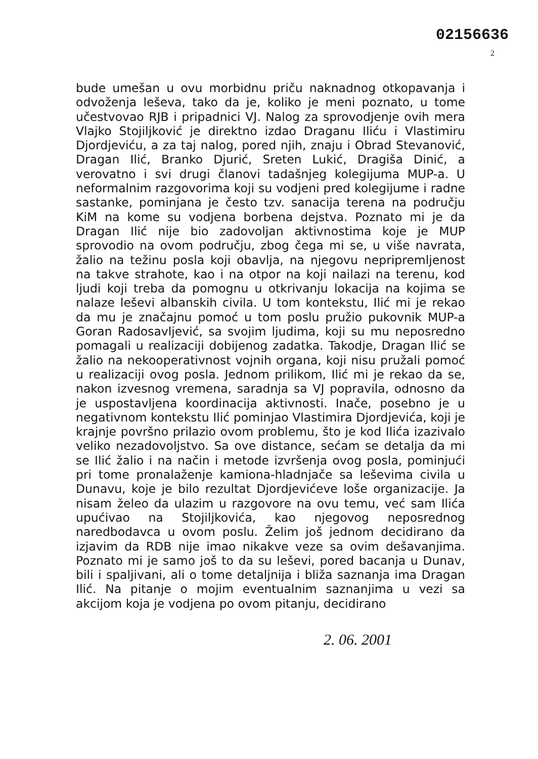02156636
2
bude umešan u ovu morbidnu priču naknadnog otkopavanja i odvoženja leševa, tako da je, koliko je meni poznato, u tome učestvovao RJB i pripadnici VJ. Nalog za sprovodjenje ovih mera Vlajko Stojiljković je direktno izdao Draganu Iliću i Vlastimiru Djordjeviću, a za taj nalog, pored njih, znaju i Obrad Stevanović, Dragan Ilić, Branko Djurić, Sreten Lukić, Dragiša Dinić, a verovatno i svi drugi članovi tadašnjeg kolegijuma MUP-a. U neformalnim razgovorima koji su vodjeni pred kolegijume i radne sastanke, pominjana je često tzv. sanacija terena na području KiM na kome su vodjena borbena dejstva. Poznato mi je da Dragan Ilić nije bio zadovoljan aktivnostima koje je MUP sprovodio na ovom području, zbog čega mi se, u više navrata, žalio na težinu posla koji obavlja, na njegovu nepripremljenost na takve strahote, kao i na otpor na koji nailazi na terenu, kod ljudi koji treba da pomognu u otkrivanju lokacija na kojima se nalaze leševi albanskih civila. U tom kontekstu, Ilić mi je rekao da mu je značajnu pomoć u tom poslu pružio pukovnik MUP-a Goran Radosavljević, sa svojim ljudima, koji su mu neposredno pomagali u realizaciji dobijenog zadatka. Takodje, Dragan Ilić se žalio na nekooperativnost vojnih organa, koji nisu pružali pomoć u realizaciji ovog posla. Jednom prilikom, Ilić mi je rekao da se, nakon izvesnog vremena, saradnja sa VJ popravila, odnosno da je uspostavljena koordinacija aktivnosti. Inače, posebno je u negativnom kontekstu Ilić pominjao Vlastimira Djordjevića, koji je krajnje površno prilazio ovom problemu, što je kod Ilića izazivalo veliko nezadovoljstvo. Sa ove distance, sećam se detalja da mi se Ilić žalio i na način i metode izvršenja ovog posla, pominjući pri tome pronalaženje kamiona-hladnjače sa leševima civila u Dunavu, koje je bilo rezultat Djordjevićeve loše organizacije. Ja nisam želeo da ulazim u razgovore na ovu temu, već sam Ilića upućivao na Stojiljkovića, kao njegovog neposrednog naredbodavca u ovom poslu. Želim još jednom decidirano da izjavim da RDB nije imao nikakve veze sa ovim dešavanjima. Poznato mi je samo još to da su leševi, pored bacanja u Dunav, bili i spaljivani, ali o tome detaljnija i bliža saznanja ima Dragan Ilić. Na pitanje o mojim eventualnim saznanjima u vezi sa akcijom koja je vodjena po ovom pitanju, decidirano
2. 06. 2001